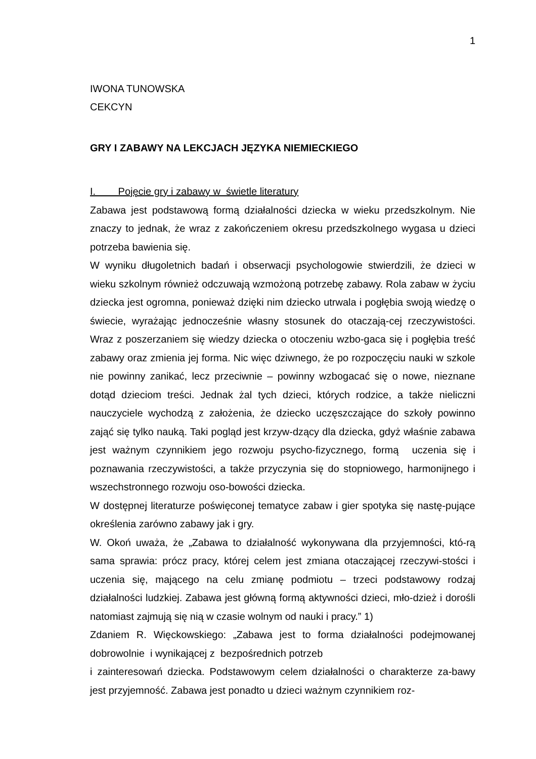1
IWONA TUNOWSKA
CEKCYN
GRY I ZABAWY NA LEKCJACH JĘZYKA NIEMIECKIEGO
I. Pojęcie gry i zabawy w świetle literatury
Zabawa jest podstawową formą działalności dziecka w wieku przedszkolnym. Nie znaczy to jednak, że wraz z zakończeniem okresu przedszkolnego wygasa u dzieci potrzeba bawienia się.
W wyniku długoletnich badań i obserwacji psychologowie stwierdzili, że dzieci w wieku szkolnym również odczuwają wzmożoną potrzebę zabawy. Rola zabaw w życiu dziecka jest ogromna, ponieważ dzięki nim dziecko utrwala i pogłębia swoją wiedzę o świecie, wyrażając jednocześnie własny stosunek do otaczają-cej rzeczywistości. Wraz z poszerzaniem się wiedzy dziecka o otoczeniu wzbo-gaca się i pogłębia treść zabawy oraz zmienia jej forma. Nic więc dziwnego, że po rozpoczęciu nauki w szkole nie powinny zanikać, lecz przeciwnie – powinny wzbogacać się o nowe, nieznane dotąd dzieciom treści. Jednak żal tych dzieci, których rodzice, a także nieliczni nauczyciele wychodzą z założenia, że dziecko uczęszczające do szkoły powinno zająć się tylko nauką. Taki pogląd jest krzyw-dzący dla dziecka, gdyż właśnie zabawa jest ważnym czynnikiem jego rozwoju psycho-fizycznego, formą uczenia się i poznawania rzeczywistości, a także przyczynia się do stopniowego, harmonijnego i wszechstronnego rozwoju oso-bowości dziecka.
W dostępnej literaturze poświęconej tematyce zabaw i gier spotyka się nastę-pujące określenia zarówno zabawy jak i gry.
W. Okoń uważa, że „Zabawa to działalność wykonywana dla przyjemności, któ-rą sama sprawia: prócz pracy, której celem jest zmiana otaczającej rzeczywi-stości i uczenia się, mającego na celu zmianę podmiotu – trzeci podstawowy rodzaj działalności ludzkiej. Zabawa jest główną formą aktywności dzieci, mło-dzież i dorośli natomiast zajmują się nią w czasie wolnym od nauki i pracy.” 1)
Zdaniem R. Więckowskiego: „Zabawa jest to forma działalności podejmowanej dobrowolnie i wynikającej z bezpośrednich potrzeb
i zainteresowań dziecka. Podstawowym celem działalności o charakterze za-bawy jest przyjemność. Zabawa jest ponadto u dzieci ważnym czynnikiem roz-